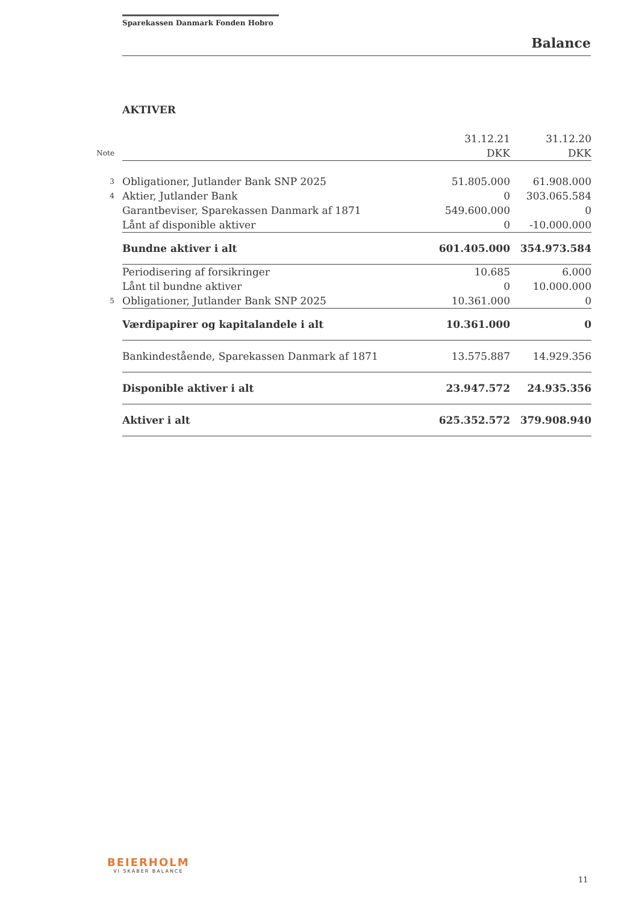Sparekassen Danmark Fonden Hobro
Balance
AKTIVER
| | | 31.12.21 | 31.12.20 |
| Note | | DKK | DKK |
| 3 | Obligationer, Jutlander Bank SNP 2025 | 51.805.000 | 61.908.000 |
| 4 | Aktier, Jutlander Bank | 0 | 303.065.584 |
| | Garantbeviser, Sparekassen Danmark af 1871 | 549.600.000 | 0 |
| | Lånt af disponible aktiver | 0 | -10.000.000 |
| | Bundne aktiver i alt | 601.405.000 | 354.973.584 |
| | Periodisering af forsikringer | 10.685 | 6.000 |
| | Lånt til bundne aktiver | 0 | 10.000.000 |
| 5 | Obligationer, Jutlander Bank SNP 2025 | 10.361.000 | 0 |
| | Værdipapirer og kapitalandele i alt | 10.361.000 | 0 |
| | Bankindestående, Sparekassen Danmark af 1871 | 13.575.887 | 14.929.356 |
| | Disponible aktiver i alt | 23.947.572 | 24.935.356 |
| | Aktiver i alt | 625.352.572 | 379.908.940 |
BEIERHOLM
VI SKABER BALANCE
11